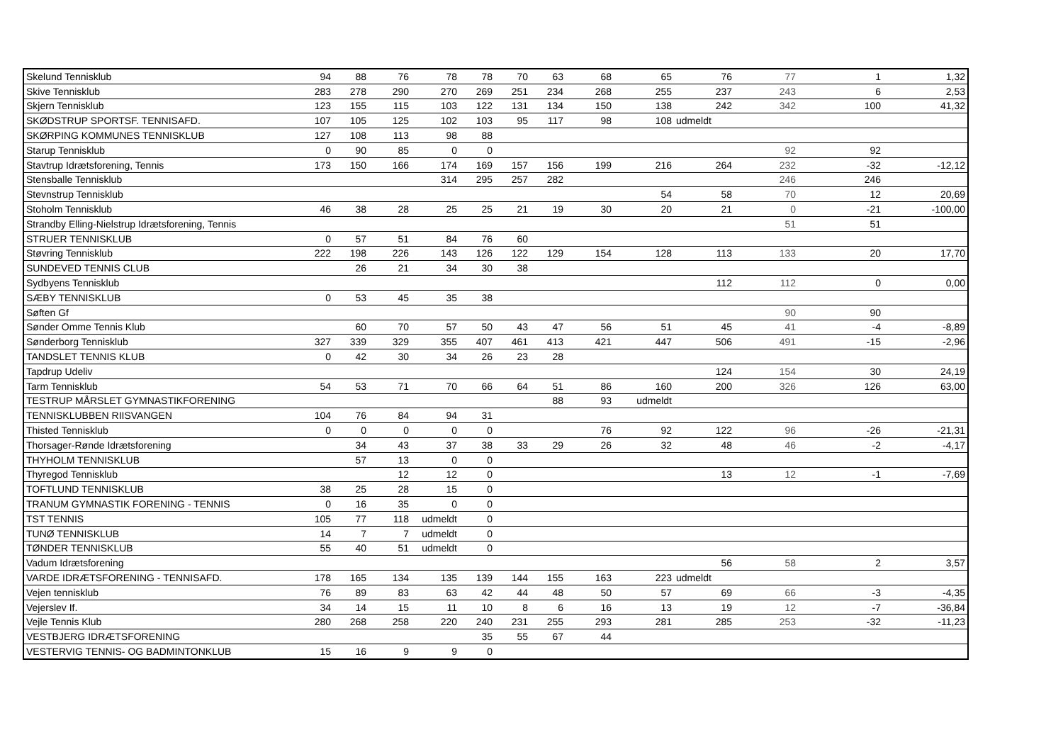| Skelund Tennisklub | 94 | 88 | 76 | 78 | 78 | 70 | 63 | 68 | 65 | 76 | 77 | 1 | 1,32 |
| Skive Tennisklub | 283 | 278 | 290 | 270 | 269 | 251 | 234 | 268 | 255 | 237 | 243 | 6 | 2,53 |
| Skjern Tennisklub | 123 | 155 | 115 | 103 | 122 | 131 | 134 | 150 | 138 | 242 | 342 | 100 | 41,32 |
| SKØDSTRUP SPORTSF. TENNISAFD. | 107 | 105 | 125 | 102 | 103 | 95 | 117 | 98 | 108 | udmeldt | | | |
| SKØRPING KOMMUNES TENNISKLUB | 127 | 108 | 113 | 98 | 88 | | | | | | | | |
| Starup Tennisklub | 0 | 90 | 85 | 0 | 0 | | | | | | 92 | 92 | |
| Stavtrup Idrætsforening, Tennis | 173 | 150 | 166 | 174 | 169 | 157 | 156 | 199 | 216 | 264 | 232 | -32 | -12,12 |
| Stensballe Tennisklub | | | | 314 | 295 | 257 | 282 | | | | 246 | 246 | |
| Stevnstrup Tennisklub | | | | | | | | | 54 | 58 | 70 | 12 | 20,69 |
| Stoholm Tennisklub | 46 | 38 | 28 | 25 | 25 | 21 | 19 | 30 | 20 | 21 | 0 | -21 | -100,00 |
| Strandby Elling-Nielstrup Idrætsforening, Tennis | | | | | | | | | | | 51 | 51 | |
| STRUER TENNISKLUB | 0 | 57 | 51 | 84 | 76 | 60 | | | | | | | |
| Støvring Tennisklub | 222 | 198 | 226 | 143 | 126 | 122 | 129 | 154 | 128 | 113 | 133 | 20 | 17,70 |
| SUNDEVED TENNIS CLUB | | 26 | 21 | 34 | 30 | 38 | | | | | | | |
| Sydbyens Tennisklub | | | | | | | | | | 112 | 112 | 0 | 0,00 |
| SÆBY TENNISKLUB | 0 | 53 | 45 | 35 | 38 | | | | | | | | |
| Søften Gf | | | | | | | | | | | 90 | 90 | |
| Sønder Omme Tennis Klub | | 60 | 70 | 57 | 50 | 43 | 47 | 56 | 51 | 45 | 41 | -4 | -8,89 |
| Sønderborg Tennisklub | 327 | 339 | 329 | 355 | 407 | 461 | 413 | 421 | 447 | 506 | 491 | -15 | -2,96 |
| TANDSLET TENNIS KLUB | 0 | 42 | 30 | 34 | 26 | 23 | 28 | | | | | | |
| Tapdrup Udeliv | | | | | | | | | | 124 | 154 | 30 | 24,19 |
| Tarm Tennisklub | 54 | 53 | 71 | 70 | 66 | 64 | 51 | 86 | 160 | 200 | 326 | 126 | 63,00 |
| TESTRUP MÅRSLET GYMNASTIKFORENING | | | | | | | 88 | 93 | udmeldt | | | | |
| TENNISKLUBBEN RIISVANGEN | 104 | 76 | 84 | 94 | 31 | | | | | | | | |
| Thisted Tennisklub | 0 | 0 | 0 | 0 | 0 | | | 76 | 92 | 122 | 96 | -26 | -21,31 |
| Thorsager-Rønde Idrætsforening | | 34 | 43 | 37 | 38 | 33 | 29 | 26 | 32 | 48 | 46 | -2 | -4,17 |
| THYHOLM TENNISKLUB | | 57 | 13 | 0 | 0 | | | | | | | | |
| Thyregod Tennisklub | | | 12 | 12 | 0 | | | | | 13 | 12 | -1 | -7,69 |
| TOFTLUND TENNISKLUB | 38 | 25 | 28 | 15 | 0 | | | | | | | | |
| TRANUM GYMNASTIK FORENING - TENNIS | 0 | 16 | 35 | 0 | 0 | | | | | | | | |
| TST TENNIS | 105 | 77 | 118 | udmeldt | 0 | | | | | | | | |
| TUNØ TENNISKLUB | 14 | 7 | 7 | udmeldt | 0 | | | | | | | | |
| TØNDER TENNISKLUB | 55 | 40 | 51 | udmeldt | 0 | | | | | | | | |
| Vadum Idrætsforening | | | | | | | | | | 56 | 58 | 2 | 3,57 |
| VARDE IDRÆTSFORENING - TENNISAFD. | 178 | 165 | 134 | 135 | 139 | 144 | 155 | 163 | 223 | udmeldt | | | |
| Vejen tennisklub | 76 | 89 | 83 | 63 | 42 | 44 | 48 | 50 | 57 | 69 | 66 | -3 | -4,35 |
| Vejerslev If. | 34 | 14 | 15 | 11 | 10 | 8 | 6 | 16 | 13 | 19 | 12 | -7 | -36,84 |
| Vejle Tennis Klub | 280 | 268 | 258 | 220 | 240 | 231 | 255 | 293 | 281 | 285 | 253 | -32 | -11,23 |
| VESTBJERG IDRÆTSFORENING | | | | | 35 | 55 | 67 | 44 | | | | | |
| VESTERVIG TENNIS- OG BADMINTONKLUB | 15 | 16 | 9 | 9 | 0 | | | | | | | | |